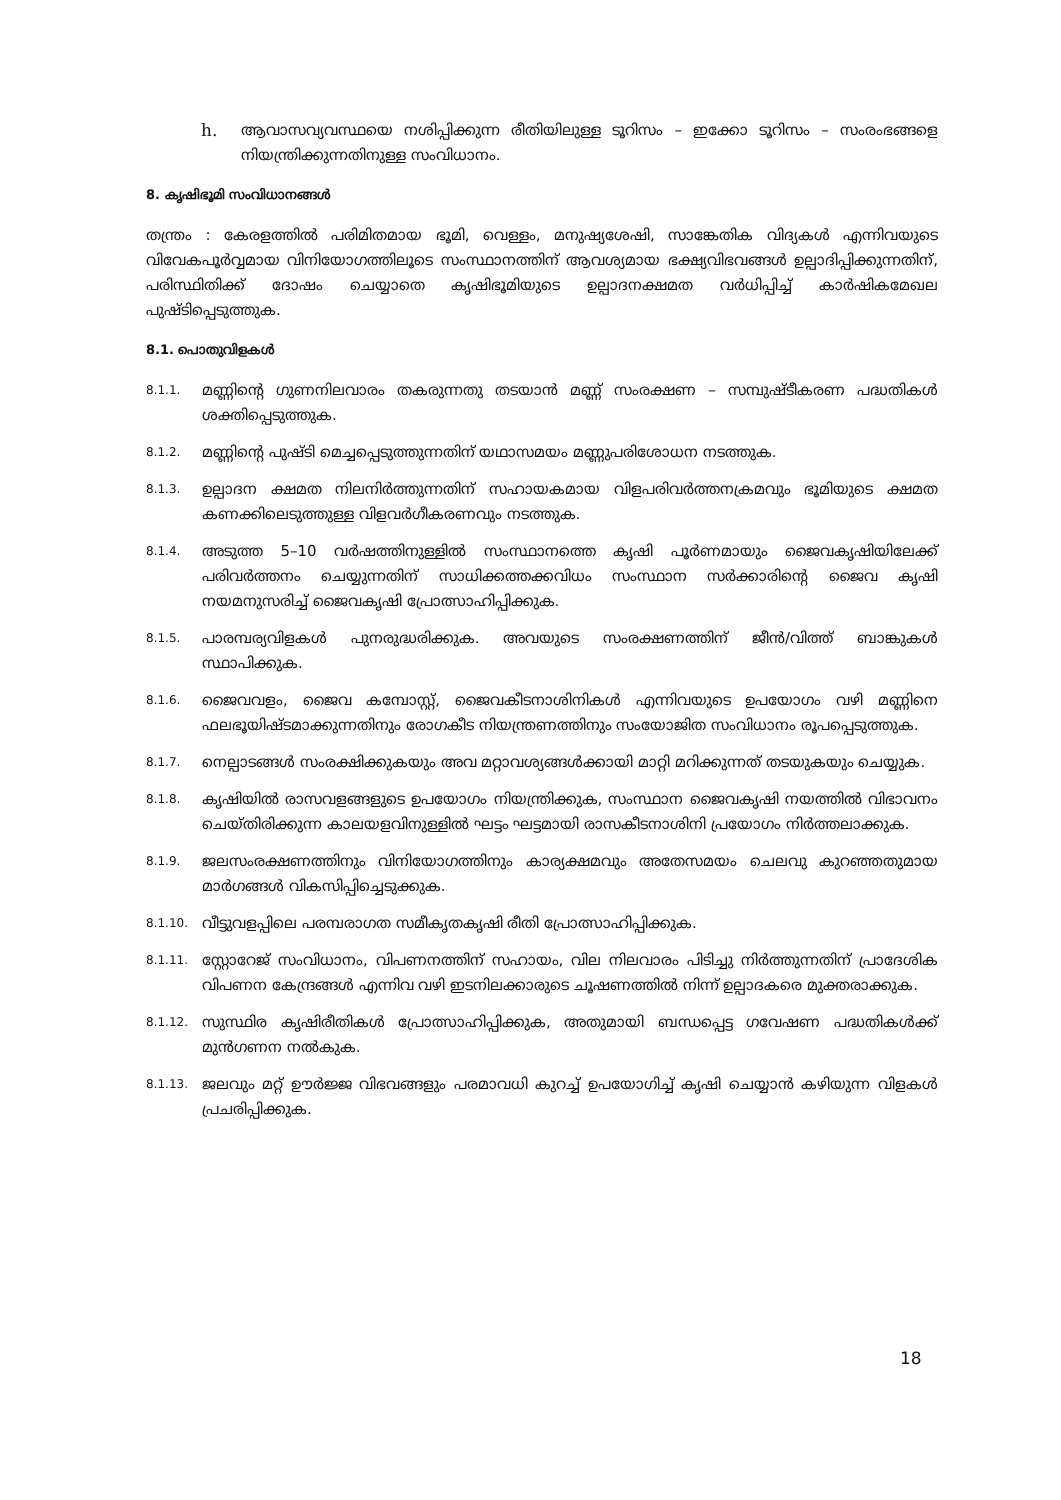h. ആവാസവ്യവസ്ഥയെ നശിപ്പിക്കുന്ന രീതിയിലുള്ള ടൂറിസം – ഇക്കോ ടൂറിസം – സംരംഭങ്ങളെ നിയന്ത്രിക്കുന്നതിനുള്ള സംവിധാനം.
8. കൃഷിഭൂമി സംവിധാനങ്ങൾ
തന്ത്രം : കേരളത്തിൽ പരിമിതമായ ഭൂമി, വെള്ളം, മനുഷ്യശേഷി, സാങ്കേതിക വിദ്യകൾ എന്നിവയുടെ വിവേകപൂർവ്വമായ വിനിയോഗത്തിലൂടെ സംസ്ഥാനത്തിന് ആവശ്യമായ ഭക്ഷ്യവിഭവങ്ങൾ ഉല്പാദിപ്പിക്കുന്നതിന്, പരിസ്ഥിതിക്ക് ദോഷം ചെയ്യാതെ കൃഷിഭൂമിയുടെ ഉല്പാദനക്ഷമത വർധിപ്പിച്ച് കാർഷികമേഖല പുഷ്ടിപ്പെടുത്തുക.
8.1. പൊതുവിളകൾ
8.1.1.
മണ്ണിന്റെ ഗുണനിലവാരം തകരുന്നതു തടയാൻ മണ്ണ് സംരക്ഷണ – സമ്പുഷ്ടീകരണ പദ്ധതികൾ ശക്തിപ്പെടുത്തുക.
8.1.2.
മണ്ണിന്റെ പുഷ്ടി മെച്ചപ്പെടുത്തുന്നതിന് യഥാസമയം മണ്ണുപരിശോധന നടത്തുക.
8.1.3.
ഉല്പാദന ക്ഷമത നിലനിർത്തുന്നതിന് സഹായകമായ വിളപരിവർത്തനക്രമവും ഭൂമിയുടെ ക്ഷമത കണക്കിലെടുത്തുള്ള വിളവർഗീകരണവും നടത്തുക.
8.1.4.
അടുത്ത 5–10 വർഷത്തിനുള്ളിൽ സംസ്ഥാനത്തെ കൃഷി പൂർണമായും ജൈവകൃഷിയിലേക്ക് പരിവർത്തനം ചെയ്യുന്നതിന് സാധിക്കത്തക്കവിധം സംസ്ഥാന സർക്കാരിന്റെ ജൈവ കൃഷി നയമനുസരിച്ച് ജൈവകൃഷി പ്രോത്സാഹിപ്പിക്കുക.
8.1.5.
പാരമ്പര്യവിളകൾ പുനരുദ്ധരിക്കുക. അവയുടെ സംരക്ഷണത്തിന് ജീൻ/വിത്ത് ബാങ്കുകൾ സ്ഥാപിക്കുക.
8.1.6.
ജൈവവളം, ജൈവ കമ്പോസ്റ്റ്, ജൈവകീടനാശിനികൾ എന്നിവയുടെ ഉപയോഗം വഴി മണ്ണിനെ ഫലഭൂയിഷ്ടമാക്കുന്നതിനും രോഗകീട നിയന്ത്രണത്തിനും സംയോജിത സംവിധാനം രൂപപ്പെടുത്തുക.
8.1.7.
നെല്പാടങ്ങൾ സംരക്ഷിക്കുകയും അവ മറ്റാവശ്യങ്ങൾക്കായി മാറ്റി മറിക്കുന്നത് തടയുകയും ചെയ്യുക.
8.1.8.
കൃഷിയിൽ രാസവളങ്ങളുടെ ഉപയോഗം നിയന്ത്രിക്കുക, സംസ്ഥാന ജൈവകൃഷി നയത്തിൽ വിഭാവനം ചെയ്തിരിക്കുന്ന കാലയളവിനുള്ളിൽ ഘട്ടം ഘട്ടമായി രാസകീടനാശിനി പ്രയോഗം നിർത്തലാക്കുക.
8.1.9.
ജലസംരക്ഷണത്തിനും വിനിയോഗത്തിനും കാര്യക്ഷമവും അതേസമയം ചെലവു കുറഞ്ഞതുമായ മാർഗങ്ങൾ വികസിപ്പിച്ചെടുക്കുക.
8.1.10.
വീട്ടുവളപ്പിലെ പരമ്പരാഗത സമീകൃതകൃഷി രീതി പ്രോത്സാഹിപ്പിക്കുക.
8.1.11.
സ്റ്റോറേജ് സംവിധാനം, വിപണനത്തിന് സഹായം, വില നിലവാരം പിടിച്ചു നിർത്തുന്നതിന് പ്രാദേശിക വിപണന കേന്ദ്രങ്ങൾ എന്നിവ വഴി ഇടനിലക്കാരുടെ ചൂഷണത്തിൽ നിന്ന് ഉല്പാദകരെ മുക്തരാക്കുക.
8.1.12.
സുസ്ഥിര കൃഷിരീതികൾ പ്രോത്സാഹിപ്പിക്കുക, അതുമായി ബന്ധപ്പെട്ട ഗവേഷണ പദ്ധതികൾക്ക് മുൻഗണന നൽകുക.
8.1.13.
ജലവും മറ്റ് ഊർജ്ജ വിഭവങ്ങളും പരമാവധി കുറച്ച് ഉപയോഗിച്ച് കൃഷി ചെയ്യാൻ കഴിയുന്ന വിളകൾ പ്രചരിപ്പിക്കുക.
18